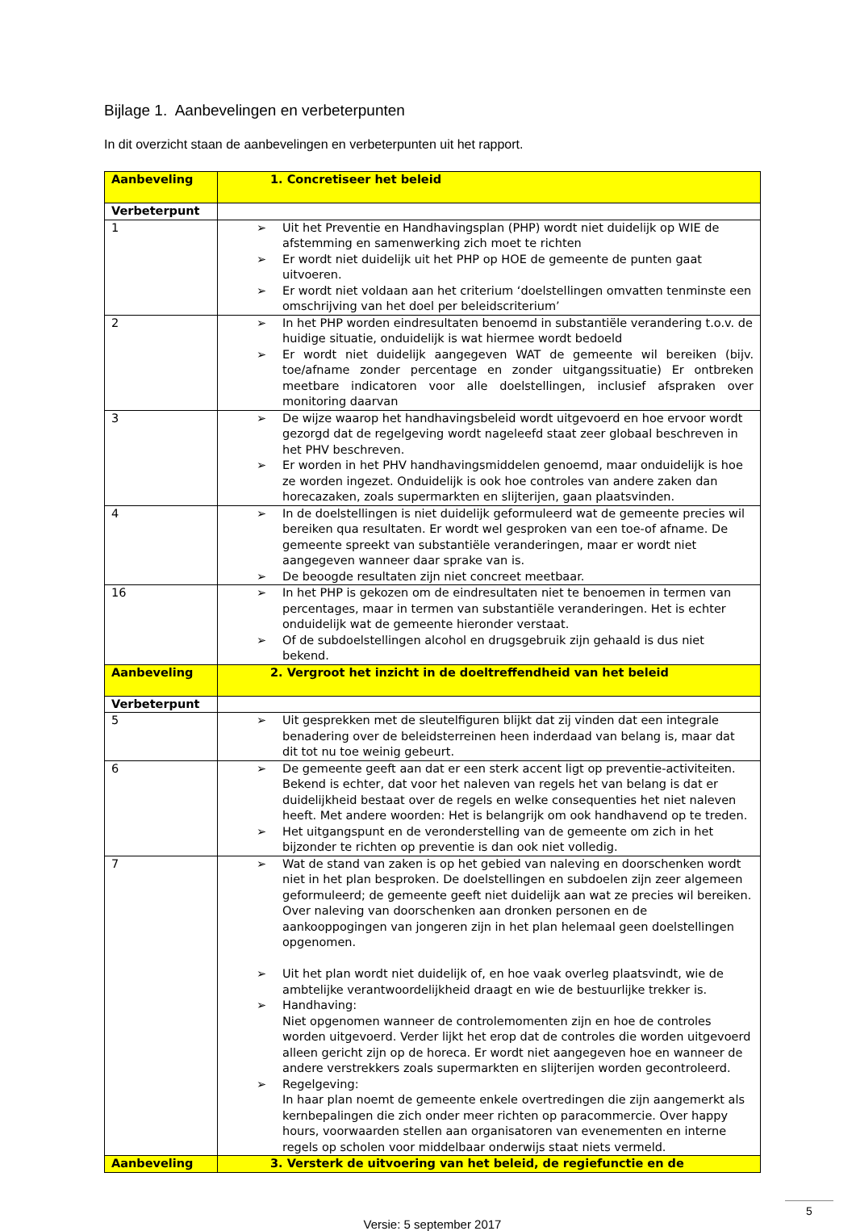Bijlage 1. Aanbevelingen en verbeterpunten
In dit overzicht staan de aanbevelingen en verbeterpunten uit het rapport.
| Aanbeveling | 1. Concretiseer het beleid |
| Verbeterpunt | |
| 1 | ➢ Uit het Preventie en Handhavingsplan (PHP) wordt niet duidelijk op WIE de afstemming en samenwerking zich moet te richten ➢ Er wordt niet duidelijk uit het PHP op HOE de gemeente de punten gaat uitvoeren. ➢ Er wordt niet voldaan aan het criterium ‘doelstellingen omvatten tenminste een omschrijving van het doel per beleidscriterium’ |
| 2 | ➢ In het PHP worden eindresultaten benoemd in substantiële verandering t.o.v. de huidige situatie, onduidelijk is wat hiermee wordt bedoeld ➢ Er wordt niet duidelijk aangegeven WAT de gemeente wil bereiken (bijv. toe/afname zonder percentage en zonder uitgangssituatie) Er ontbreken meetbare indicatoren voor alle doelstellingen, inclusief afspraken over monitoring daarvan |
| 3 | ➢ De wijze waarop het handhavingsbeleid wordt uitgevoerd en hoe ervoor wordt gezorgd dat de regelgeving wordt nageleefd staat zeer globaal beschreven in het PHV beschreven. ➢ Er worden in het PHV handhavingsmiddelen genoemd, maar onduidelijk is hoe ze worden ingezet. Onduidelijk is ook hoe controles van andere zaken dan horecazaken, zoals supermarkten en slijterijen, gaan plaatsvinden. |
| 4 | ➢ In de doelstellingen is niet duidelijk geformuleerd wat de gemeente precies wil bereiken qua resultaten. Er wordt wel gesproken van een toe-of afname. De gemeente spreekt van substantiële veranderingen, maar er wordt niet aangegeven wanneer daar sprake van is. ➢ De beoogde resultaten zijn niet concreet meetbaar. |
| 16 | ➢ In het PHP is gekozen om de eindresultaten niet te benoemen in termen van percentages, maar in termen van substantiële veranderingen. Het is echter onduidelijk wat de gemeente hieronder verstaat. ➢ Of de subdoelstellingen alcohol en drugsgebruik zijn gehaald is dus niet bekend. |
| Aanbeveling | 2. Vergroot het inzicht in de doeltreffendheid van het beleid |
| Verbeterpunt | |
| 5 | ➢ Uit gesprekken met de sleutelfiguren blijkt dat zij vinden dat een integrale benadering over de beleidsterreinen heen inderdaad van belang is, maar dat dit tot nu toe weinig gebeurt. |
| 6 | ➢ De gemeente geeft aan dat er een sterk accent ligt op preventie-activiteiten. Bekend is echter, dat voor het naleven van regels het van belang is dat er duidelijkheid bestaat over de regels en welke consequenties het niet naleven heeft. Met andere woorden: Het is belangrijk om ook handhavend op te treden. ➢ Het uitgangspunt en de veronderstelling van de gemeente om zich in het bijzonder te richten op preventie is dan ook niet volledig. |
| 7 | ➢ Wat de stand van zaken is op het gebied van naleving en doorschenken wordt niet in het plan besproken. De doelstellingen en subdoelen zijn zeer algemeen geformuleerd; de gemeente geeft niet duidelijk aan wat ze precies wil bereiken. Over naleving van doorschenken aan dronken personen en de aankooppogingen van jongeren zijn in het plan helemaal geen doelstellingen opgenomen. ➢ Uit het plan wordt niet duidelijk of, en hoe vaak overleg plaatsvindt, wie de ambtelijke verantwoordelijkheid draagt en wie de bestuurlijke trekker is. ➢ Handhaving: Niet opgenomen wanneer de controlemomenten zijn en hoe de controles worden uitgevoerd. Verder lijkt het erop dat de controles die worden uitgevoerd alleen gericht zijn op de horeca. Er wordt niet aangegeven hoe en wanneer de andere verstrekkers zoals supermarkten en slijterijen worden gecontroleerd. ➢ Regelgeving: In haar plan noemt de gemeente enkele overtredingen die zijn aangemerkt als kernbepalingen die zich onder meer richten op paracommercie. Over happy hours, voorwaarden stellen aan organisatoren van evenementen en interne regels op scholen voor middelbaar onderwijs staat niets vermeld. |
| Aanbeveling | 3. Versterk de uitvoering van het beleid, de regiefunctie en de |
Versie: 5 september 2017
5